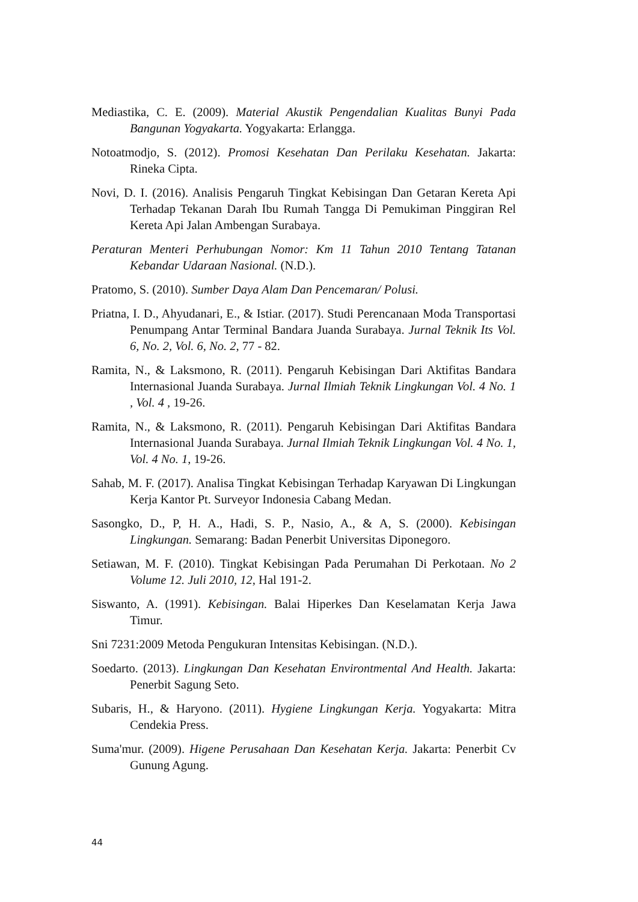Mediastika, C. E. (2009). Material Akustik Pengendalian Kualitas Bunyi Pada Bangunan Yogyakarta. Yogyakarta: Erlangga.
Notoatmodjo, S. (2012). Promosi Kesehatan Dan Perilaku Kesehatan. Jakarta: Rineka Cipta.
Novi, D. I. (2016). Analisis Pengaruh Tingkat Kebisingan Dan Getaran Kereta Api Terhadap Tekanan Darah Ibu Rumah Tangga Di Pemukiman Pinggiran Rel Kereta Api Jalan Ambengan Surabaya.
Peraturan Menteri Perhubungan Nomor: Km 11 Tahun 2010 Tentang Tatanan Kebandar Udaraan Nasional. (N.D.).
Pratomo, S. (2010). Sumber Daya Alam Dan Pencemaran/ Polusi.
Priatna, I. D., Ahyudanari, E., & Istiar. (2017). Studi Perencanaan Moda Transportasi Penumpang Antar Terminal Bandara Juanda Surabaya. Jurnal Teknik Its Vol. 6, No. 2, Vol. 6, No. 2, 77 - 82.
Ramita, N., & Laksmono, R. (2011). Pengaruh Kebisingan Dari Aktifitas Bandara Internasional Juanda Surabaya. Jurnal Ilmiah Teknik Lingkungan Vol. 4 No. 1 , Vol. 4 , 19-26.
Ramita, N., & Laksmono, R. (2011). Pengaruh Kebisingan Dari Aktifitas Bandara Internasional Juanda Surabaya. Jurnal Ilmiah Teknik Lingkungan Vol. 4 No. 1, Vol. 4 No. 1, 19-26.
Sahab, M. F. (2017). Analisa Tingkat Kebisingan Terhadap Karyawan Di Lingkungan Kerja Kantor Pt. Surveyor Indonesia Cabang Medan.
Sasongko, D., P, H. A., Hadi, S. P., Nasio, A., & A, S. (2000). Kebisingan Lingkungan. Semarang: Badan Penerbit Universitas Diponegoro.
Setiawan, M. F. (2010). Tingkat Kebisingan Pada Perumahan Di Perkotaan. No 2 Volume 12. Juli 2010, 12, Hal 191-2.
Siswanto, A. (1991). Kebisingan. Balai Hiperkes Dan Keselamatan Kerja Jawa Timur.
Sni 7231:2009 Metoda Pengukuran Intensitas Kebisingan. (N.D.).
Soedarto. (2013). Lingkungan Dan Kesehatan Environtmental And Health. Jakarta: Penerbit Sagung Seto.
Subaris, H., & Haryono. (2011). Hygiene Lingkungan Kerja. Yogyakarta: Mitra Cendekia Press.
Suma'mur. (2009). Higene Perusahaan Dan Kesehatan Kerja. Jakarta: Penerbit Cv Gunung Agung.
44